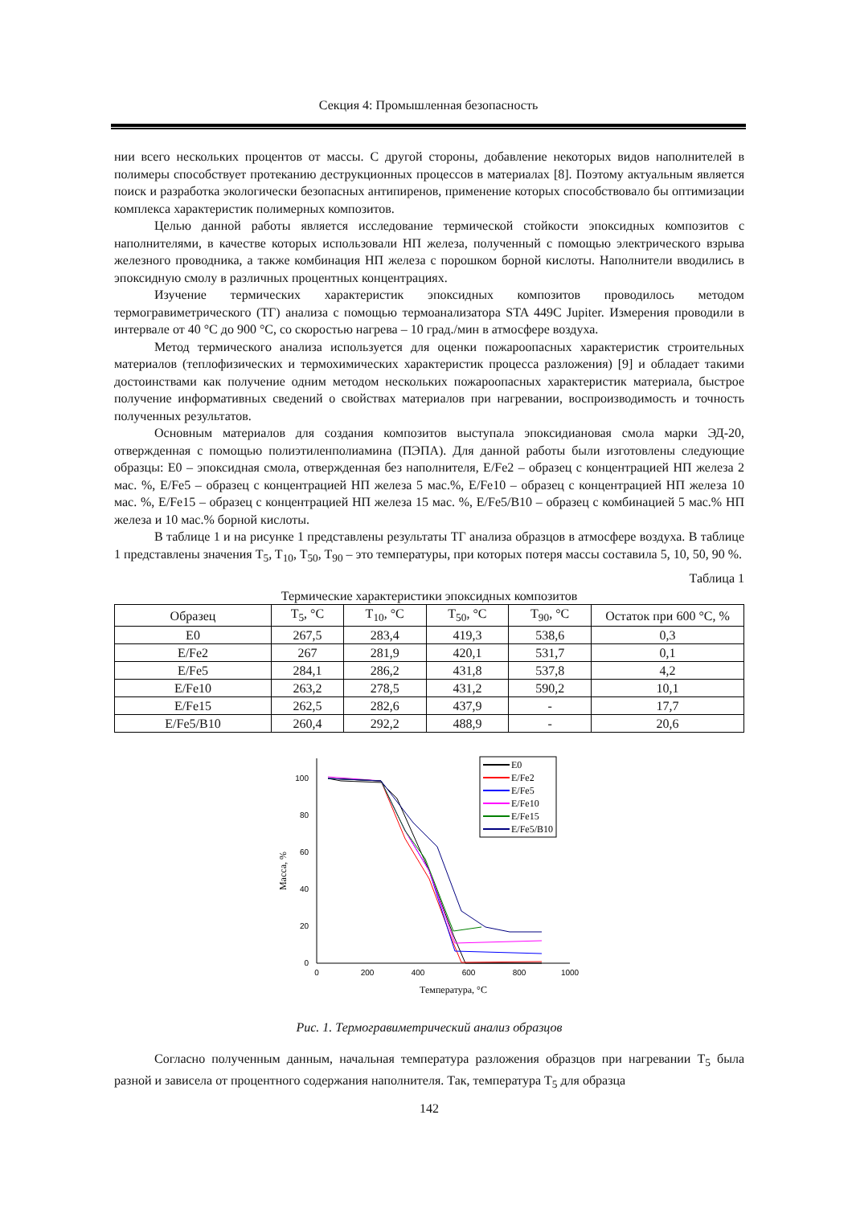Секция 4: Промышленная безопасность
нии всего нескольких процентов от массы. С другой стороны, добавление некоторых видов наполнителей в полимеры способствует протеканию деструкционных процессов в материалах [8]. Поэтому актуальным является поиск и разработка экологически безопасных антипиренов, применение которых способствовало бы оптимизации комплекса характеристик полимерных композитов.
Целью данной работы является исследование термической стойкости эпоксидных композитов с наполнителями, в качестве которых использовали НП железа, полученный с помощью электрического взрыва железного проводника, а также комбинация НП железа с порошком борной кислоты. Наполнители вводились в эпоксидную смолу в различных процентных концентрациях.
Изучение термических характеристик эпоксидных композитов проводилось методом термогравиметрического (ТГ) анализа с помощью термоанализатора STA 449C Jupiter. Измерения проводили в интервале от 40 °С до 900 °С, со скоростью нагрева – 10 град./мин в атмосфере воздуха.
Метод термического анализа используется для оценки пожароопасных характеристик строительных материалов (теплофизических и термохимических характеристик процесса разложения) [9] и обладает такими достоинствами как получение одним методом нескольких пожароопасных характеристик материала, быстрое получение информативных сведений о свойствах материалов при нагревании, воспроизводимость и точность полученных результатов.
Основным материалов для создания композитов выступала эпоксидиановая смола марки ЭД-20, отвержденная с помощью полиэтиленполиамина (ПЭПА). Для данной работы были изготовлены следующие образцы: E0 – эпоксидная смола, отвержденная без наполнителя, E/Fe2 – образец с концентрацией НП железа 2 мас. %, E/Fe5 – образец с концентрацией НП железа 5 мас.%, E/Fe10 – образец с концентрацией НП железа 10 мас. %, E/Fe15 – образец с концентрацией НП железа 15 мас. %, E/Fe5/B10 – образец с комбинацией 5 мас.% НП железа и 10 мас.% борной кислоты.
В таблице 1 и на рисунке 1 представлены результаты ТГ анализа образцов в атмосфере воздуха. В таблице 1 представлены значения T<sub>5</sub>, T<sub>10</sub>, T<sub>50</sub>, T<sub>90</sub> – это температуры, при которых потеря массы составила 5, 10, 50, 90 %.
Таблица 1
Термические характеристики эпоксидных композитов
| Образец | T<sub>5</sub>, °C | T<sub>10</sub>, °C | T<sub>50</sub>, °C | T<sub>90</sub>, °C | Остаток при 600 °С, % |
| --- | --- | --- | --- | --- | --- |
| E0 | 267,5 | 283,4 | 419,3 | 538,6 | 0,3 |
| E/Fe2 | 267 | 281,9 | 420,1 | 531,7 | 0,1 |
| E/Fe5 | 284,1 | 286,2 | 431,8 | 537,8 | 4,2 |
| E/Fe10 | 263,2 | 278,5 | 431,2 | 590,2 | 10,1 |
| E/Fe15 | 262,5 | 282,6 | 437,9 | - | 17,7 |
| E/Fe5/B10 | 260,4 | 292,2 | 488,9 | - | 20,6 |
100
80
60
40
20
0
0
200
400
600
800
1000
Температура, °C
Масса, %
E0
E/Fe2
E/Fe5
E/Fe10
E/Fe15
E/Fe5/B10
Рис. 1. Термогравиметрический анализ образцов
Согласно полученным данным, начальная температура разложения образцов при нагревании T<sub>5</sub> была разной и зависела от процентного содержания наполнителя. Так, температура T<sub>5</sub> для образца
142